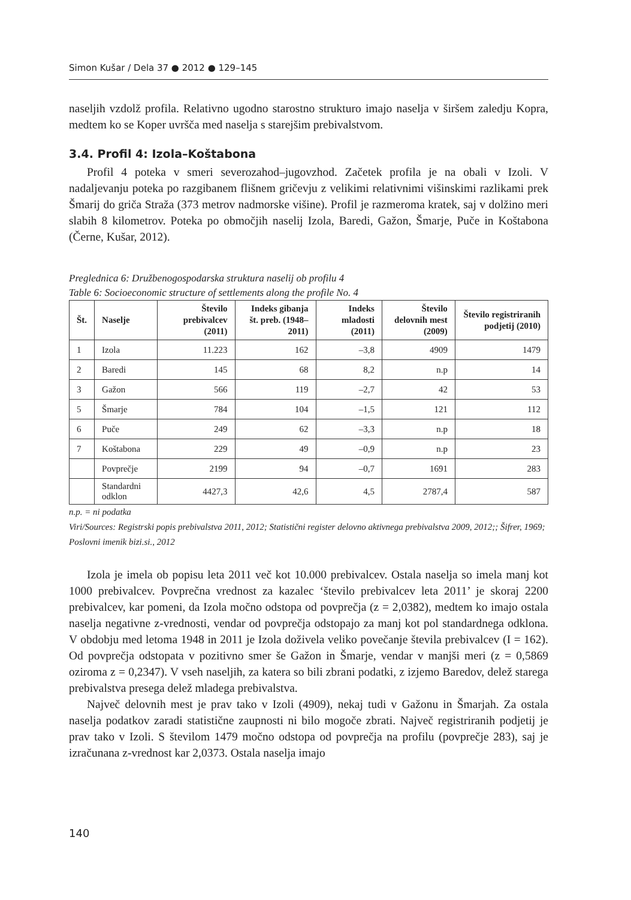Simon Kušar / Dela 37 ● 2012 ● 129–145
naseljih vzdolž profila. Relativno ugodno starostno strukturo imajo naselja v širšem zaledju Kopra, medtem ko se Koper uvršča med naselja s starejšim prebivalstvom.
3.4. Profil 4: Izola–Koštabona
Profil 4 poteka v smeri severozahod–jugovzhod. Začetek profila je na obali v Izoli. V nadaljevanju poteka po razgibanem flišnem gričevju z velikimi relativnimi višinskimi razlikami prek Šmarij do griča Straža (373 metrov nadmorske višine). Profil je razmeroma kratek, saj v dolžino meri slabih 8 kilometrov. Poteka po območjih naselij Izola, Baredi, Gažon, Šmarje, Puče in Koštabona (Černe, Kušar, 2012).
Preglednica 6: Družbenogospodarska struktura naselij ob profilu 4
Table 6: Socioeconomic structure of settlements along the profile No. 4
| Št. | Naselje | Število prebivalcev (2011) | Indeks gibanja št. preb. (1948–2011) | Indeks mladosti (2011) | Število delovnih mest (2009) | Število registriranih podjetij (2010) |
| --- | --- | --- | --- | --- | --- | --- |
| 1 | Izola | 11.223 | 162 | –3,8 | 4909 | 1479 |
| 2 | Baredi | 145 | 68 | 8,2 | n.p | 14 |
| 3 | Gažon | 566 | 119 | –2,7 | 42 | 53 |
| 5 | Šmarje | 784 | 104 | –1,5 | 121 | 112 |
| 6 | Puče | 249 | 62 | –3,3 | n.p | 18 |
| 7 | Koštabona | 229 | 49 | –0,9 | n.p | 23 |
| | Povprečje | 2199 | 94 | –0,7 | 1691 | 283 |
| | Standardni odklon | 4427,3 | 42,6 | 4,5 | 2787,4 | 587 |
n.p. = ni podatka
Viri/Sources: Registrski popis prebivalstva 2011, 2012; Statistični register delovno aktivnega prebivalstva 2009, 2012;; Šifrer, 1969; Poslovni imenik bizi.si., 2012
Izola je imela ob popisu leta 2011 več kot 10.000 prebivalcev. Ostala naselja so imela manj kot 1000 prebivalcev. Povprečna vrednost za kazalec ‘število prebivalcev leta 2011’ je skoraj 2200 prebivalcev, kar pomeni, da Izola močno odstopa od povprečja (z = 2,0382), medtem ko imajo ostala naselja negativne z-vrednosti, vendar od povprečja odstopajo za manj kot pol standardnega odklona. V obdobju med letoma 1948 in 2011 je Izola doživela veliko povečanje števila prebivalcev (I = 162). Od povprečja odstopata v pozitivno smer še Gažon in Šmarje, vendar v manjši meri (z = 0,5869 oziroma z = 0,2347). V vseh naseljih, za katera so bili zbrani podatki, z izjemo Baredov, delež starega prebivalstva presega delež mladega prebivalstva.
Največ delovnih mest je prav tako v Izoli (4909), nekaj tudi v Gažonu in Šmarjah. Za ostala naselja podatkov zaradi statistične zaupnosti ni bilo mogoče zbrati. Največ registriranih podjetij je prav tako v Izoli. S številom 1479 močno odstopa od povprečja na profilu (povprečje 283), saj je izračunana z-vrednost kar 2,0373. Ostala naselja imajo
140